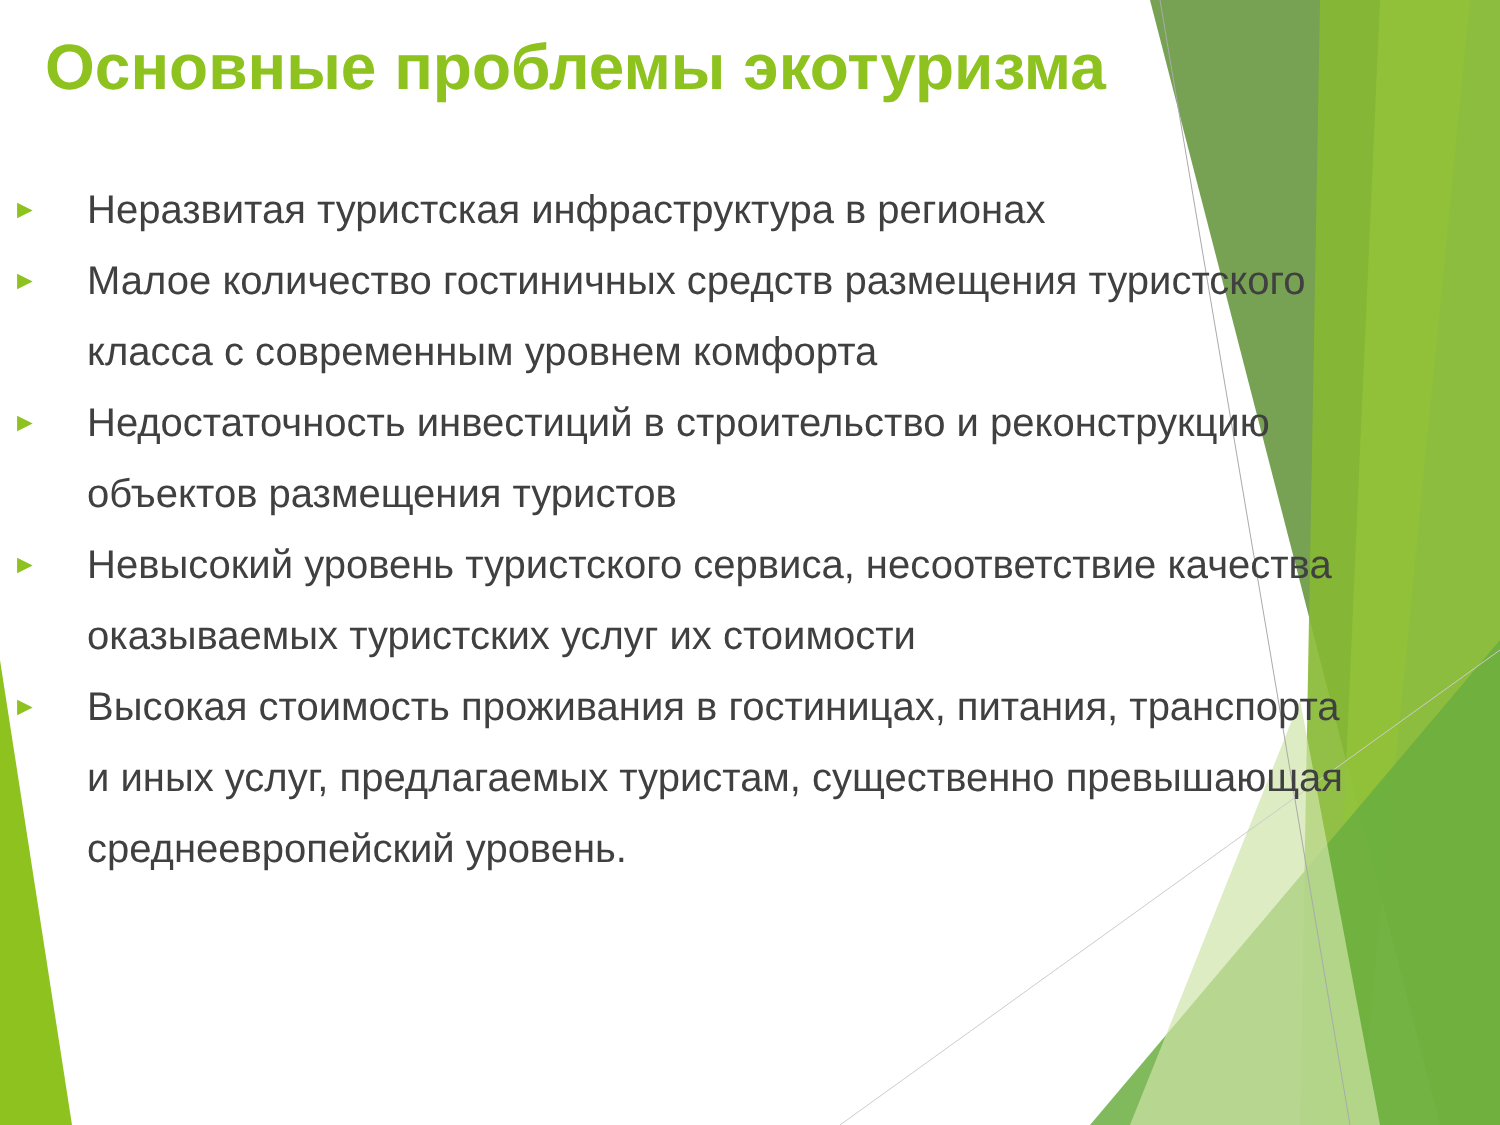Основные проблемы экотуризма
► Неразвитая туристская инфраструктура в регионах
► Малое количество гостиничных средств размещения туристского класса с современным уровнем комфорта
► Недостаточность инвестиций в строительство и реконструкцию объектов размещения туристов
► Невысокий уровень туристского сервиса, несоответствие качества оказываемых туристских услуг их стоимости
► Высокая стоимость проживания в гостиницах, питания, транспорта и иных услуг, предлагаемых туристам, существенно превышающая среднеевропейский уровень.